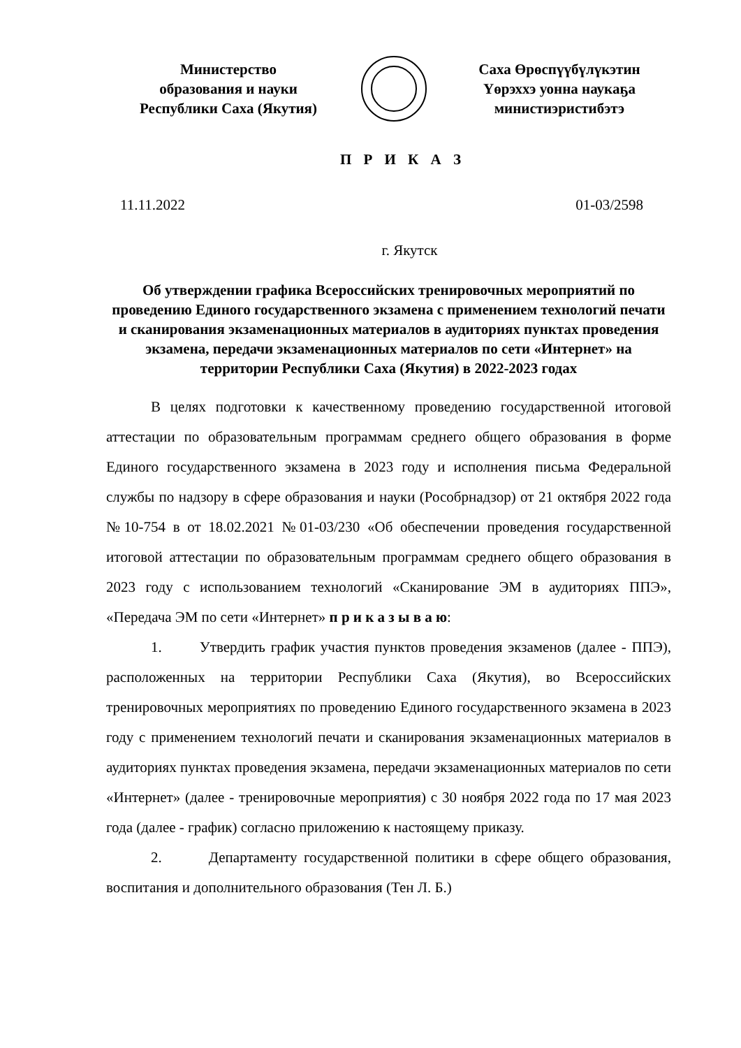Министерство
образования и науки
Республики Саха (Якутия)
Саха Өрөспүүбүлүкэтин
Үөрэххэ уонна наукаҕа
министиэристибэтэ
П Р И К А З
11.11.2022 01-03/2598
г. Якутск
Об утверждении графика Всероссийских тренировочных мероприятий по проведению Единого государственного экзамена с применением технологий печати и сканирования экзаменационных материалов в аудиториях пунктах проведения экзамена, передачи экзаменационных материалов по сети «Интернет» на территории Республики Саха (Якутия) в 2022-2023 годах
В целях подготовки к качественному проведению государственной итоговой аттестации по образовательным программам среднего общего образования в форме Единого государственного экзамена в 2023 году и исполнения письма Федеральной службы по надзору в сфере образования и науки (Рособрнадзор) от 21 октября 2022 года №10-754 в от 18.02.2021 №01-03/230 «Об обеспечении проведения государственной итоговой аттестации по образовательным программам среднего общего образования в 2023 году с использованием технологий «Сканирование ЭМ в аудиториях ППЭ», «Передача ЭМ по сети «Интернет» п р и к а з ы в а ю:
1. Утвердить график участия пунктов проведения экзаменов (далее - ППЭ), расположенных на территории Республики Саха (Якутия), во Всероссийских тренировочных мероприятиях по проведению Единого государственного экзамена в 2023 году с применением технологий печати и сканирования экзаменационных материалов в аудиториях пунктах проведения экзамена, передачи экзаменационных материалов по сети «Интернет» (далее - тренировочные мероприятия) с 30 ноября 2022 года по 17 мая 2023 года (далее - график) согласно приложению к настоящему приказу.
2. Департаменту государственной политики в сфере общего образования, воспитания и дополнительного образования (Тен Л. Б.)